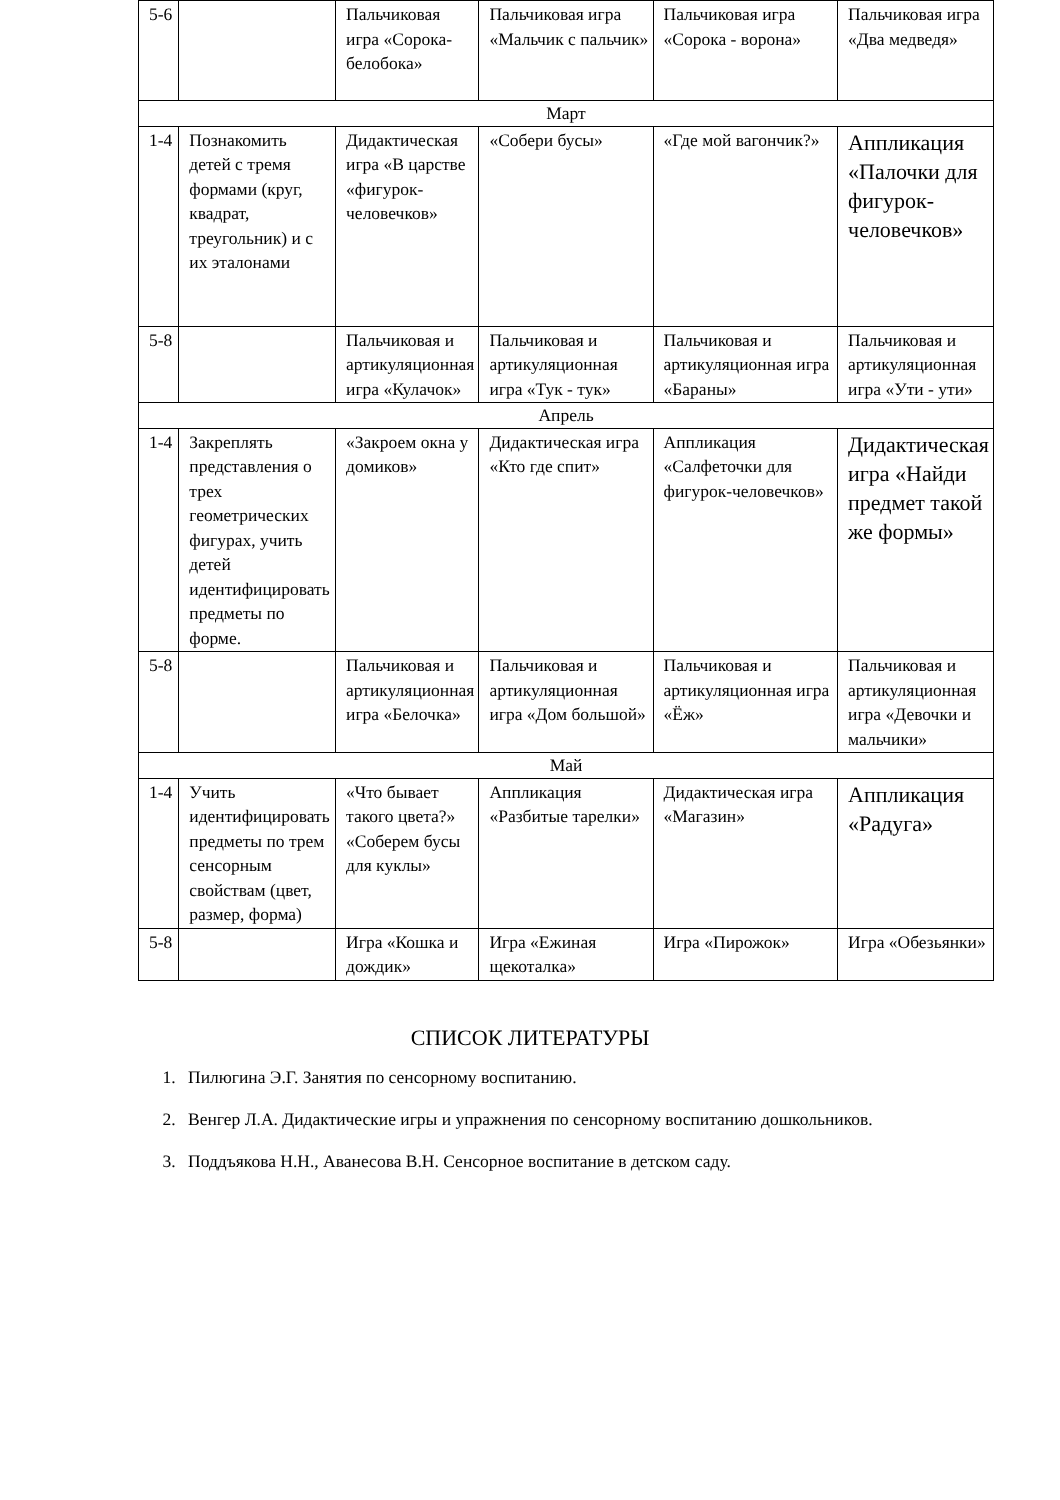| 5-6 | | Пальчиковая игра «Сорока-белобока» | Пальчиковая игра «Мальчик с пальчик» | Пальчиковая игра «Сорока - ворона» | Пальчиковая игра «Два медведя» |
| Март | | | | | |
| 1-4 | Познакомить детей с тремя формами (круг, квадрат, треугольник) и с их эталонами | Дидактическая игра «В царстве «фигурок-человечков» | «Собери бусы» | «Где мой вагончик?» | Аппликация «Палочки для фигурок-человечков» |
| 5-8 | | Пальчиковая и артикуляционная игра «Кулачок» | Пальчиковая и артикуляционная игра «Тук - тук» | Пальчиковая и артикуляционная игра «Бараны» | Пальчиковая и артикуляционная игра «Ути - ути» |
| Апрель | | | | | |
| 1-4 | Закреплять представления о трех геометрических фигурах, учить детей идентифицировать предметы по форме. | «Закроем окна у домиков» | Дидактическая игра «Кто где спит» | Аппликация «Салфеточки для фигурок-человечков» | Дидактическая игра «Найди предмет такой же формы» |
| 5-8 | | Пальчиковая и артикуляционная игра «Белочка» | Пальчиковая и артикуляционная игра «Дом большой» | Пальчиковая и артикуляционная игра «Ёж» | Пальчиковая и артикуляционная игра «Девочки и мальчики» |
| Май | | | | | |
| 1-4 | Учить идентифицировать предметы по трем сенсорным свойствам (цвет, размер, форма) | «Что бывает такого цвета?» «Соберем бусы для куклы» | Аппликация «Разбитые тарелки» | Дидактическая игра «Магазин» | Аппликация «Радуга» |
| 5-8 | | Игра «Кошка и дождик» | Игра «Ежиная щекоталка» | Игра «Пирожок» | Игра «Обезьянки» |
СПИСОК ЛИТЕРАТУРЫ
1. Пилюгина Э.Г. Занятия по сенсорному воспитанию.
2. Венгер Л.А. Дидактические игры и упражнения по сенсорному воспитанию дошкольников.
3. Поддъякова Н.Н., Аванесова В.Н. Сенсорное воспитание в детском саду.